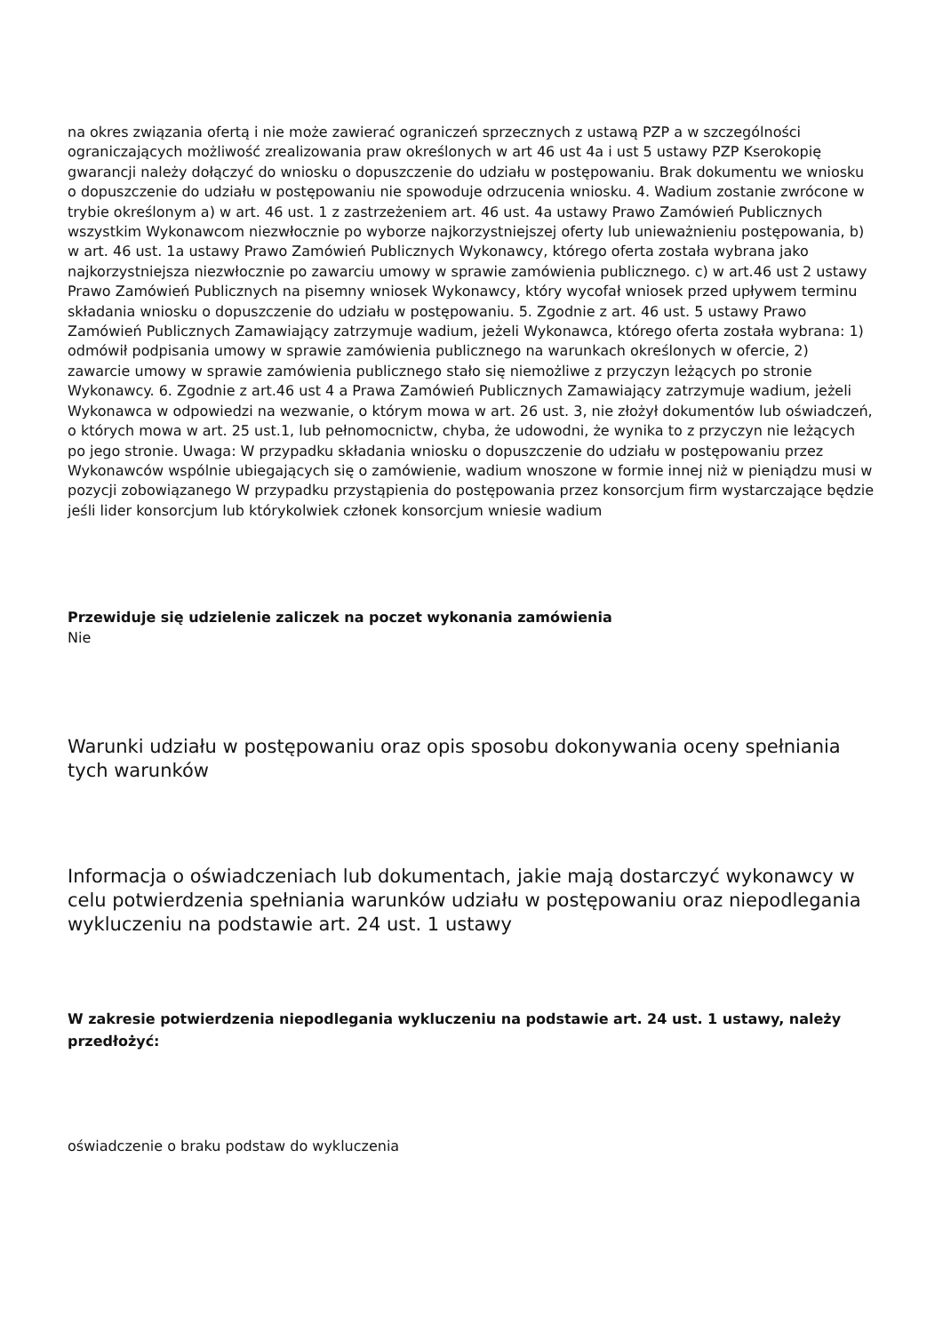na okres związania ofertą i nie może zawierać ograniczeń sprzecznych z ustawą PZP a w szczególności ograniczających możliwość zrealizowania praw określonych w art 46 ust 4a i ust 5 ustawy PZP Kserokopię gwarancji należy dołączyć do wniosku o dopuszczenie do udziału w postępowaniu. Brak dokumentu we wniosku o dopuszczenie do udziału w postępowaniu nie spowoduje odrzucenia wniosku. 4. Wadium zostanie zwrócone w trybie określonym a) w art. 46 ust. 1 z zastrzeżeniem art. 46 ust. 4a ustawy Prawo Zamówień Publicznych wszystkim Wykonawcom niezwłocznie po wyborze najkorzystniejszej oferty lub unieważnieniu postępowania, b) w art. 46 ust. 1a ustawy Prawo Zamówień Publicznych Wykonawcy, którego oferta została wybrana jako najkorzystniejsza niezwłocznie po zawarciu umowy w sprawie zamówienia publicznego. c) w art.46 ust 2 ustawy Prawo Zamówień Publicznych na pisemny wniosek Wykonawcy, który wycofał wniosek przed upływem terminu składania wniosku o dopuszczenie do udziału w postępowaniu. 5. Zgodnie z art. 46 ust. 5 ustawy Prawo Zamówień Publicznych Zamawiający zatrzymuje wadium, jeżeli Wykonawca, którego oferta została wybrana: 1) odmówił podpisania umowy w sprawie zamówienia publicznego na warunkach określonych w ofercie, 2) zawarcie umowy w sprawie zamówienia publicznego stało się niemożliwe z przyczyn leżących po stronie Wykonawcy. 6. Zgodnie z art.46 ust 4 a Prawa Zamówień Publicznych Zamawiający zatrzymuje wadium, jeżeli Wykonawca w odpowiedzi na wezwanie, o którym mowa w art. 26 ust. 3, nie złożył dokumentów lub oświadczeń, o których mowa w art. 25 ust.1, lub pełnomocnictw, chyba, że udowodni, że wynika to z przyczyn nie leżących po jego stronie. Uwaga: W przypadku składania wniosku o dopuszczenie do udziału w postępowaniu przez Wykonawców wspólnie ubiegających się o zamówienie, wadium wnoszone w formie innej niż w pieniądzu musi w pozycji zobowiązanego W przypadku przystąpienia do postępowania przez konsorcjum firm wystarczające będzie jeśli lider konsorcjum lub którykolwiek członek konsorcjum wniesie wadium
Przewiduje się udzielenie zaliczek na poczet wykonania zamówienia
Nie
Warunki udziału w postępowaniu oraz opis sposobu dokonywania oceny spełniania tych warunków
Informacja o oświadczeniach lub dokumentach, jakie mają dostarczyć wykonawcy w celu potwierdzenia spełniania warunków udziału w postępowaniu oraz niepodlegania wykluczeniu na podstawie art. 24 ust. 1 ustawy
W zakresie potwierdzenia niepodlegania wykluczeniu na podstawie art. 24 ust. 1 ustawy, należy przedłożyć:
oświadczenie o braku podstaw do wykluczenia